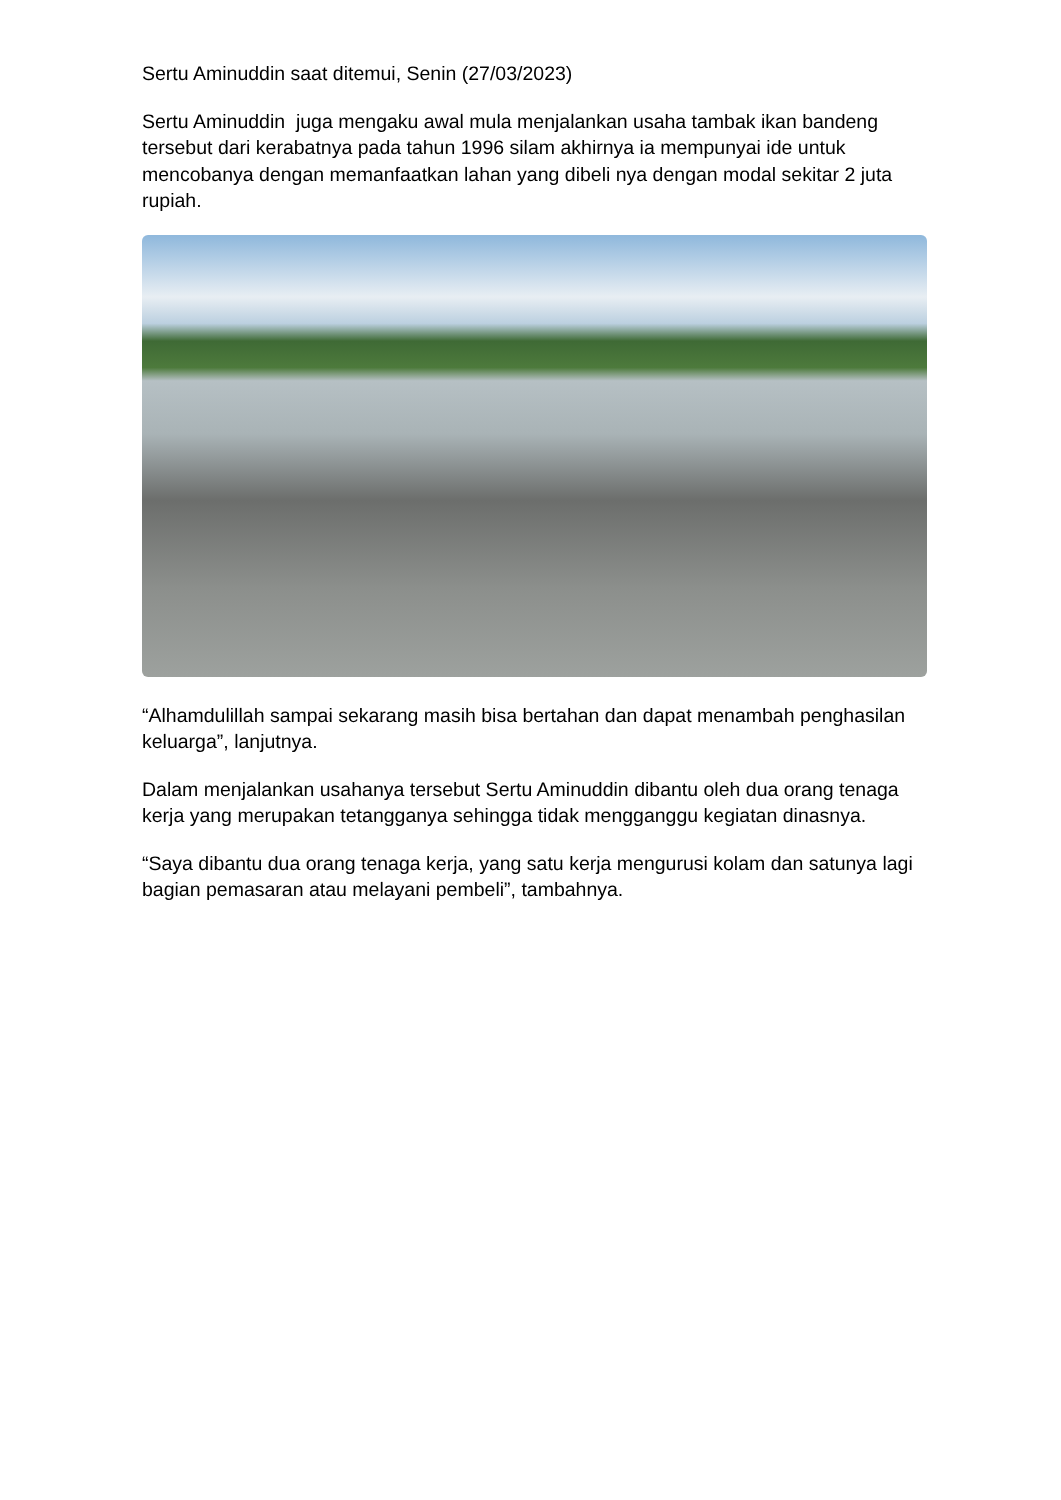Sertu Aminuddin saat ditemui, Senin (27/03/2023)
Sertu Aminuddin juga mengaku awal mula menjalankan usaha tambak ikan bandeng tersebut dari kerabatnya pada tahun 1996 silam akhirnya ia mempunyai ide untuk mencobanya dengan memanfaatkan lahan yang dibeli nya dengan modal sekitar 2 juta rupiah.
“Alhamdulillah sampai sekarang masih bisa bertahan dan dapat menambah penghasilan keluarga”, lanjutnya.
Dalam menjalankan usahanya tersebut Sertu Aminuddin dibantu oleh dua orang tenaga kerja yang merupakan tetangganya sehingga tidak mengganggu kegiatan dinasnya.
“Saya dibantu dua orang tenaga kerja, yang satu kerja mengurusi kolam dan satunya lagi bagian pemasaran atau melayani pembeli”, tambahnya.